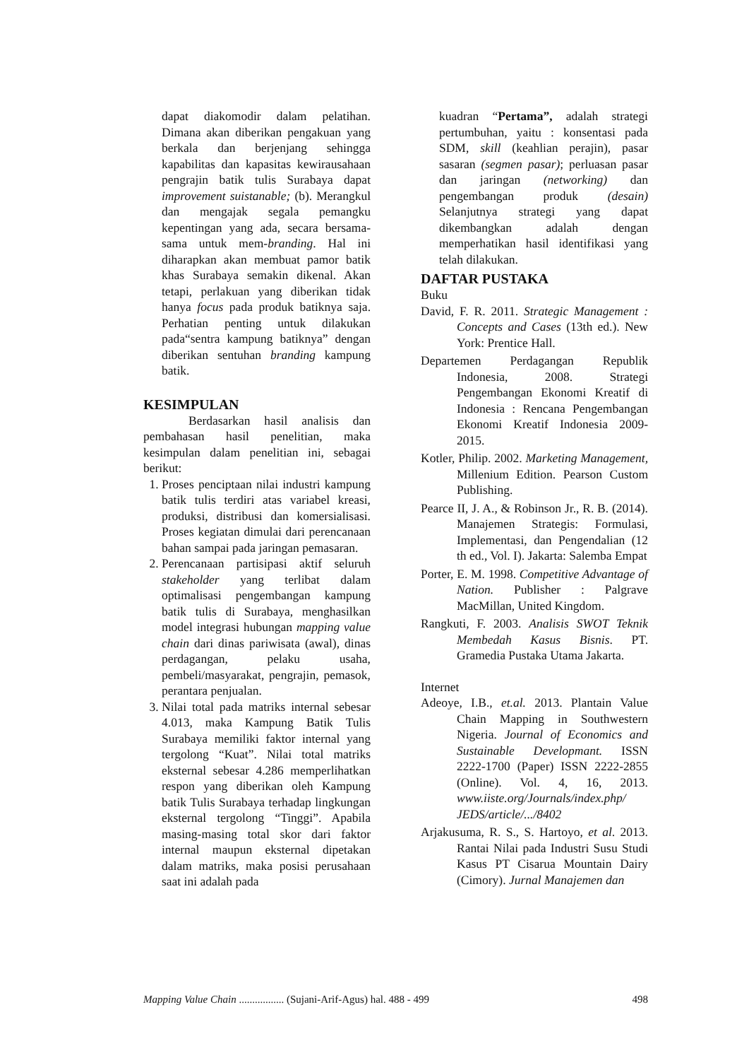dapat diakomodir dalam pelatihan. Dimana akan diberikan pengakuan yang berkala dan berjenjang sehingga kapabilitas dan kapasitas kewirausahaan pengrajin batik tulis Surabaya dapat improvement suistanable; (b). Merangkul dan mengajak segala pemangku kepentingan yang ada, secara bersama-sama untuk mem-branding. Hal ini diharapkan akan membuat pamor batik khas Surabaya semakin dikenal. Akan tetapi, perlakuan yang diberikan tidak hanya focus pada produk batiknya saja. Perhatian penting untuk dilakukan pada“sentra kampung batiknya” dengan diberikan sentuhan branding kampung batik.
KESIMPULAN
Berdasarkan hasil analisis dan pembahasan hasil penelitian, maka kesimpulan dalam penelitian ini, sebagai berikut:
1. Proses penciptaan nilai industri kampung batik tulis terdiri atas variabel kreasi, produksi, distribusi dan komersialisasi. Proses kegiatan dimulai dari perencanaan bahan sampai pada jaringan pemasaran.
2. Perencanaan partisipasi aktif seluruh stakeholder yang terlibat dalam optimalisasi pengembangan kampung batik tulis di Surabaya, menghasilkan model integrasi hubungan mapping value chain dari dinas pariwisata (awal), dinas perdagangan, pelaku usaha, pembeli/masyarakat, pengrajin, pemasok, perantara penjualan.
3. Nilai total pada matriks internal sebesar 4.013, maka Kampung Batik Tulis Surabaya memiliki faktor internal yang tergolong “Kuat”. Nilai total matriks eksternal sebesar 4.286 memperlihatkan respon yang diberikan oleh Kampung batik Tulis Surabaya terhadap lingkungan eksternal tergolong “Tinggi”. Apabila masing-masing total skor dari faktor internal maupun eksternal dipetakan dalam matriks, maka posisi perusahaan saat ini adalah pada
kuadran “Pertama”, adalah strategi pertumbuhan, yaitu : konsentasi pada SDM, skill (keahlian perajin), pasar sasaran (segmen pasar); perluasan pasar dan jaringan (networking) dan pengembangan produk (desain) Selanjutnya strategi yang dapat dikembangkan adalah dengan memperhatikan hasil identifikasi yang telah dilakukan.
DAFTAR PUSTAKA
Buku
David, F. R. 2011. Strategic Management : Concepts and Cases (13th ed.). New York: Prentice Hall.
Departemen Perdagangan Republik Indonesia, 2008. Strategi Pengembangan Ekonomi Kreatif di Indonesia : Rencana Pengembangan Ekonomi Kreatif Indonesia 2009-2015.
Kotler, Philip. 2002. Marketing Management, Millenium Edition. Pearson Custom Publishing.
Pearce II, J. A., & Robinson Jr., R. B. (2014). Manajemen Strategis: Formulasi, Implementasi, dan Pengendalian (12 th ed., Vol. I). Jakarta: Salemba Empat
Porter, E. M. 1998. Competitive Advantage of Nation. Publisher : Palgrave MacMillan, United Kingdom.
Rangkuti, F. 2003. Analisis SWOT Teknik Membedah Kasus Bisnis. PT. Gramedia Pustaka Utama Jakarta.
Internet
Adeoye, I.B., et.al. 2013. Plantain Value Chain Mapping in Southwestern Nigeria. Journal of Economics and Sustainable Developmant. ISSN 2222-1700 (Paper) ISSN 2222-2855 (Online). Vol. 4, 16, 2013. www.iiste.org/Journals/index.php/ JEDS/article/.../8402
Arjakusuma, R. S., S. Hartoyo, et al. 2013. Rantai Nilai pada Industri Susu Studi Kasus PT Cisarua Mountain Dairy (Cimory). Jurnal Manajemen dan
Mapping Value Chain ................. (Sujani-Arif-Agus) hal. 488 - 499 498